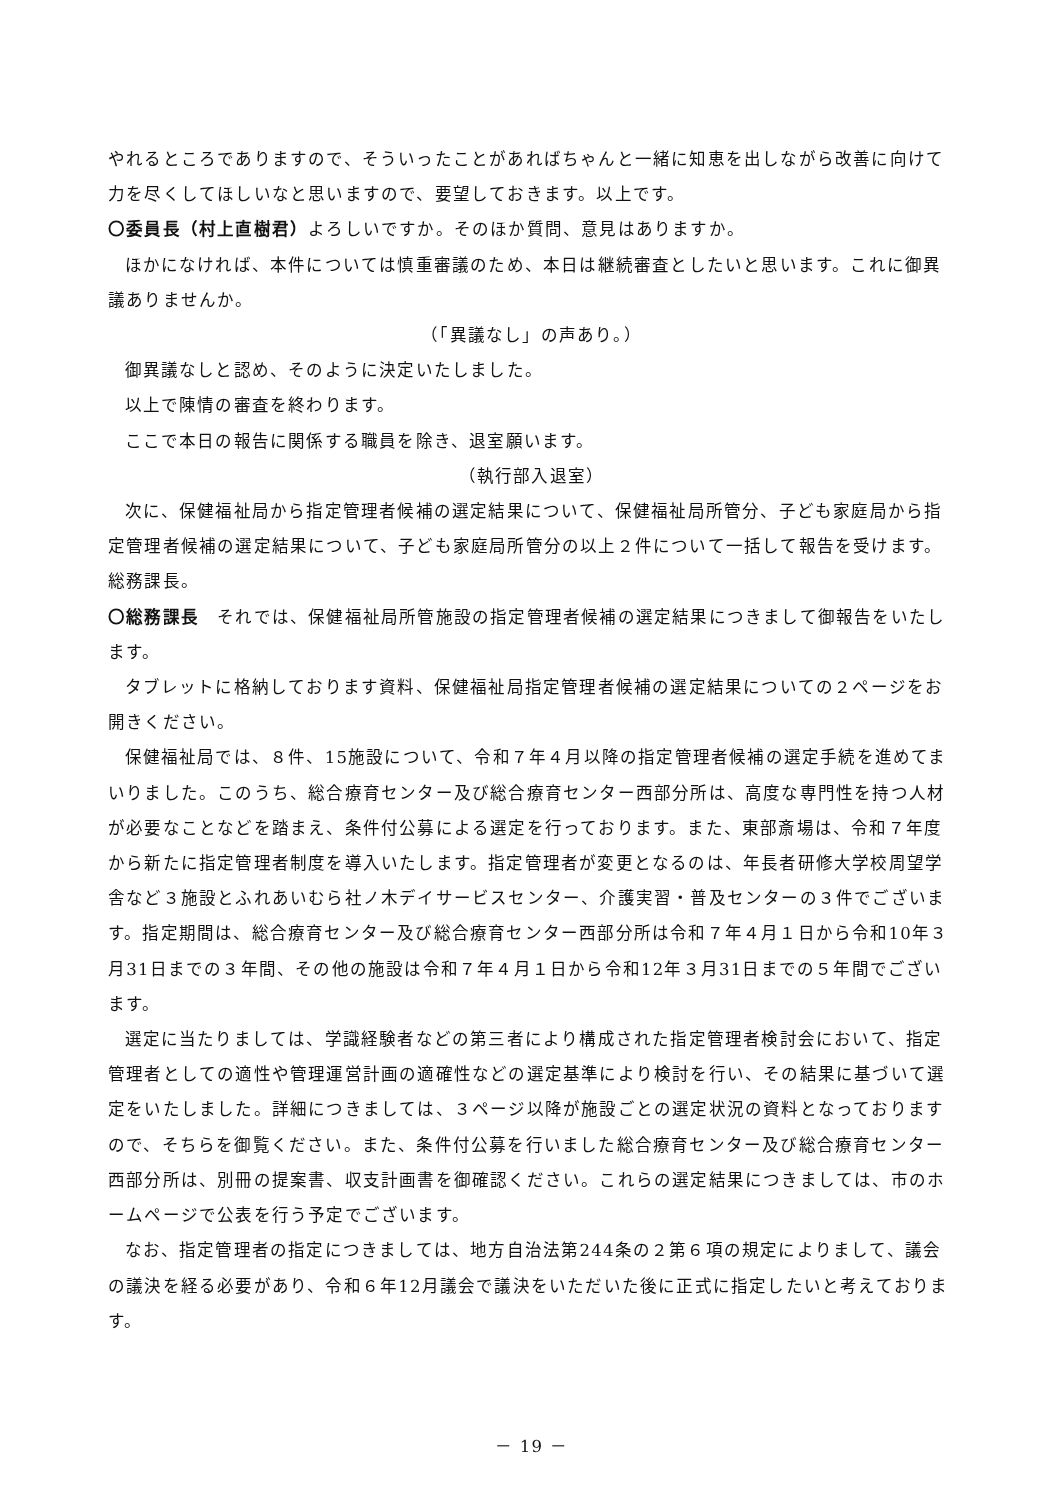やれるところでありますので、そういったことがあればちゃんと一緒に知恵を出しながら改善に向けて力を尽くしてほしいなと思いますので、要望しておきます。以上です。
〇委員長（村上直樹君）よろしいですか。そのほか質問、意見はありますか。
ほかになければ、本件については慎重審議のため、本日は継続審査としたいと思います。これに御異議ありませんか。
（「異議なし」の声あり。）
御異議なしと認め、そのように決定いたしました。
以上で陳情の審査を終わります。
ここで本日の報告に関係する職員を除き、退室願います。
（執行部入退室）
次に、保健福祉局から指定管理者候補の選定結果について、保健福祉局所管分、子ども家庭局から指定管理者候補の選定結果について、子ども家庭局所管分の以上２件について一括して報告を受けます。総務課長。
〇総務課長　それでは、保健福祉局所管施設の指定管理者候補の選定結果につきまして御報告をいたします。
タブレットに格納しております資料、保健福祉局指定管理者候補の選定結果についての２ページをお開きください。
保健福祉局では、８件、15施設について、令和７年４月以降の指定管理者候補の選定手続を進めてまいりました。このうち、総合療育センター及び総合療育センター西部分所は、高度な専門性を持つ人材が必要なことなどを踏まえ、条件付公募による選定を行っております。また、東部斎場は、令和７年度から新たに指定管理者制度を導入いたします。指定管理者が変更となるのは、年長者研修大学校周望学舎など３施設とふれあいむら社ノ木デイサービスセンター、介護実習・普及センターの３件でございます。指定期間は、総合療育センター及び総合療育センター西部分所は令和７年４月１日から令和10年３月31日までの３年間、その他の施設は令和７年４月１日から令和12年３月31日までの５年間でございます。
選定に当たりましては、学識経験者などの第三者により構成された指定管理者検討会において、指定管理者としての適性や管理運営計画の適確性などの選定基準により検討を行い、その結果に基づいて選定をいたしました。詳細につきましては、３ページ以降が施設ごとの選定状況の資料となっておりますので、そちらを御覧ください。また、条件付公募を行いました総合療育センター及び総合療育センター西部分所は、別冊の提案書、収支計画書を御確認ください。これらの選定結果につきましては、市のホームページで公表を行う予定でございます。
なお、指定管理者の指定につきましては、地方自治法第244条の２第６項の規定によりまして、議会の議決を経る必要があり、令和６年12月議会で議決をいただいた後に正式に指定したいと考えております。
－ 19 －